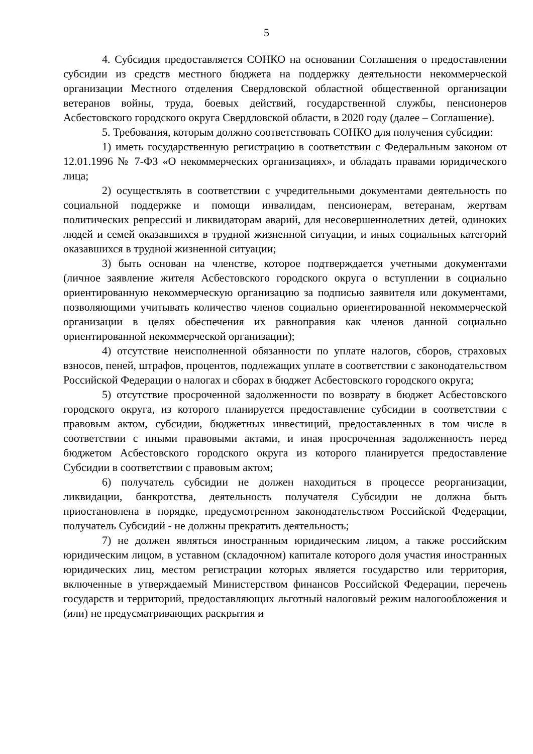5
4. Субсидия предоставляется СОНКО на основании Соглашения о предоставлении субсидии из средств местного бюджета на поддержку деятельности некоммерческой организации Местного отделения Свердловской областной общественной организации ветеранов войны, труда, боевых действий, государственной службы, пенсионеров Асбестовского городского округа Свердловской области, в 2020 году (далее – Соглашение).
5. Требования, которым должно соответствовать СОНКО для получения субсидии:
1) иметь государственную регистрацию в соответствии с Федеральным законом от 12.01.1996 № 7-ФЗ «О некоммерческих организациях», и обладать правами юридического лица;
2) осуществлять в соответствии с учредительными документами деятельность по социальной поддержке и помощи инвалидам, пенсионерам, ветеранам, жертвам политических репрессий и ликвидаторам аварий, для несовершеннолетних детей, одиноких людей и семей оказавшихся в трудной жизненной ситуации, и иных социальных категорий оказавшихся в трудной жизненной ситуации;
3) быть основан на членстве, которое подтверждается учетными документами (личное заявление жителя Асбестовского городского округа о вступлении в социально ориентированную некоммерческую организацию за подписью заявителя или документами, позволяющими учитывать количество членов социально ориентированной некоммерческой организации в целях обеспечения их равноправия как членов данной социально ориентированной некоммерческой организации);
4) отсутствие неисполненной обязанности по уплате налогов, сборов, страховых взносов, пеней, штрафов, процентов, подлежащих уплате в соответствии с законодательством Российской Федерации о налогах и сборах в бюджет Асбестовского городского округа;
5) отсутствие просроченной задолженности по возврату в бюджет Асбестовского городского округа, из которого планируется предоставление субсидии в соответствии с правовым актом, субсидии, бюджетных инвестиций, предоставленных в том числе в соответствии с иными правовыми актами, и иная просроченная задолженность перед бюджетом Асбестовского городского округа из которого планируется предоставление Субсидии в соответствии с правовым актом;
6) получатель субсидии не должен находиться в процессе реорганизации, ликвидации, банкротства, деятельность получателя Субсидии не должна быть приостановлена в порядке, предусмотренном законодательством Российской Федерации, получатель Субсидий - не должны прекратить деятельность;
7) не должен являться иностранным юридическим лицом, а также российским юридическим лицом, в уставном (складочном) капитале которого доля участия иностранных юридических лиц, местом регистрации которых является государство или территория, включенные в утверждаемый Министерством финансов Российской Федерации, перечень государств и территорий, предоставляющих льготный налоговый режим налогообложения и (или) не предусматривающих раскрытия и